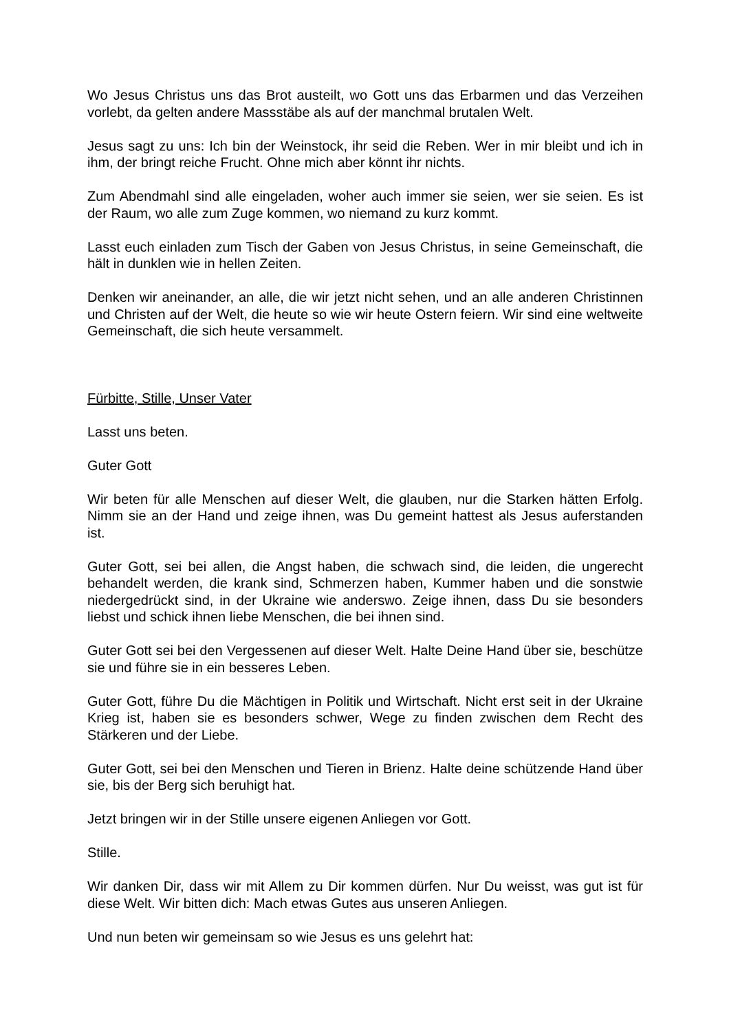Wo Jesus Christus uns das Brot austeilt, wo Gott uns das Erbarmen und das Verzeihen vorlebt, da gelten andere Massstäbe als auf der manchmal brutalen Welt.
Jesus sagt zu uns: Ich bin der Weinstock, ihr seid die Reben. Wer in mir bleibt und ich in ihm, der bringt reiche Frucht. Ohne mich aber könnt ihr nichts.
Zum Abendmahl sind alle eingeladen, woher auch immer sie seien, wer sie seien. Es ist der Raum, wo alle zum Zuge kommen, wo niemand zu kurz kommt.
Lasst euch einladen zum Tisch der Gaben von Jesus Christus, in seine Gemeinschaft, die hält in dunklen wie in hellen Zeiten.
Denken wir aneinander, an alle, die wir jetzt nicht sehen, und an alle anderen Christinnen und Christen auf der Welt, die heute so wie wir heute Ostern feiern. Wir sind eine weltweite Gemeinschaft, die sich heute versammelt.
Fürbitte, Stille, Unser Vater
Lasst uns beten.
Guter Gott
Wir beten für alle Menschen auf dieser Welt, die glauben, nur die Starken hätten Erfolg. Nimm sie an der Hand und zeige ihnen, was Du gemeint hattest als Jesus auferstanden ist.
Guter Gott, sei bei allen, die Angst haben, die schwach sind, die leiden, die ungerecht behandelt werden, die krank sind, Schmerzen haben, Kummer haben und die sonstwie niedergedrückt sind, in der Ukraine wie anderswo. Zeige ihnen, dass Du sie besonders liebst und schick ihnen liebe Menschen, die bei ihnen sind.
Guter Gott sei bei den Vergessenen auf dieser Welt. Halte Deine Hand über sie, beschütze sie und führe sie in ein besseres Leben.
Guter Gott, führe Du die Mächtigen in Politik und Wirtschaft. Nicht erst seit in der Ukraine Krieg ist, haben sie es besonders schwer, Wege zu finden zwischen dem Recht des Stärkeren und der Liebe.
Guter Gott, sei bei den Menschen und Tieren in Brienz. Halte deine schützende Hand über sie, bis der Berg sich beruhigt hat.
Jetzt bringen wir in der Stille unsere eigenen Anliegen vor Gott.
Stille.
Wir danken Dir, dass wir mit Allem zu Dir kommen dürfen. Nur Du weisst, was gut ist für diese Welt. Wir bitten dich: Mach etwas Gutes aus unseren Anliegen.
Und nun beten wir gemeinsam so wie Jesus es uns gelehrt hat: